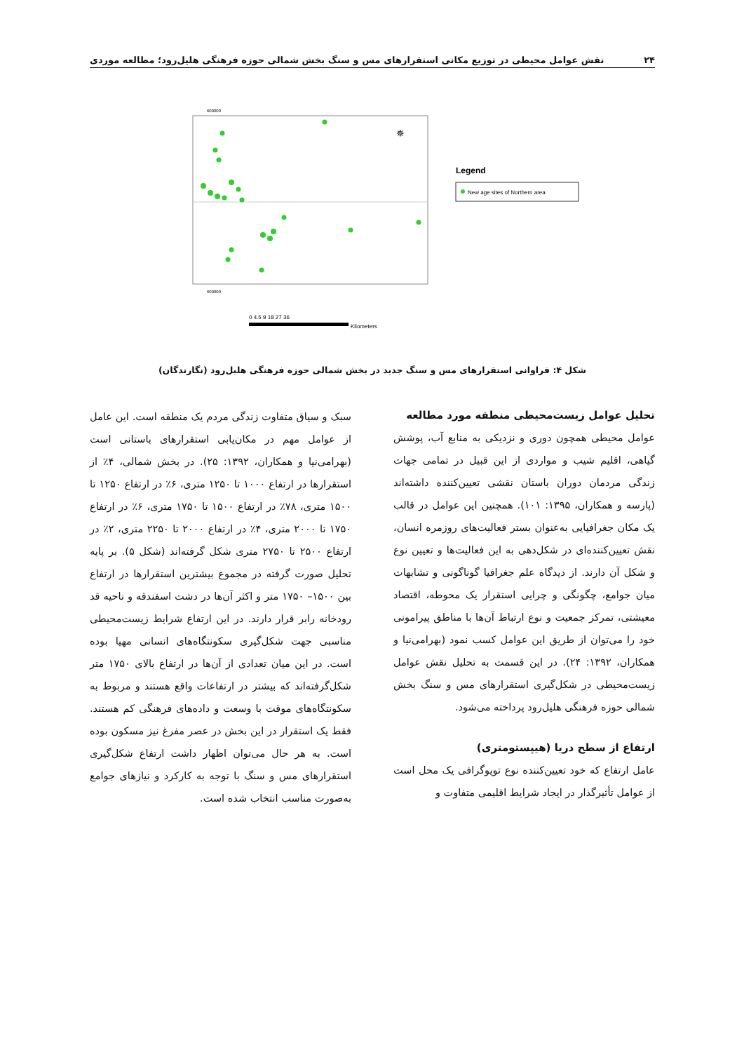۲۴ نقش عوامل محیطی در توزیع مکانی استقرارهای مس و سنگ بخش شمالی حوزه فرهنگی هلیل‌رود؛ مطالعه موردی
600000
600000
✵
Legend
New age sites of Northern area
0 4.5 9 18 27 36
Kilometers
شکل ۴: فراوانی استقرارهای مس و سنگ جدید در بخش شمالی حوزه فرهنگی هلیل‌رود (نگارندگان)
تحلیل عوامل زیست‌محیطی منطقه مورد مطالعه
عوامل محیطی همچون دوری و نزدیکی به منابع آب، پوشش گیاهی، اقلیم شیب و مواردی از این قبیل در تمامی جهات زندگی مردمان دوران باستان نقشی تعیین‌کننده داشته‌اند (پارسه و همکاران، ۱۳۹۵: ۱۰۱). همچنین این عوامل در قالب یک مکان جغرافیایی به‌عنوان بستر فعالیت‌های روزمره انسان، نقش تعیین‌کننده‌ای در شکل‌دهی به این فعالیت‌ها و تعیین نوع و شکل آن دارند. از دیدگاه علم جغرافیا گوناگونی و تشابهات میان جوامع، چگونگی و چرایی استقرار یک محوطه، اقتصاد معیشتی، تمرکز جمعیت و نوع ارتباط آن‌ها با مناطق پیرامونی خود را می‌توان از طریق این عوامل کسب نمود (بهرامی‌نیا و همکاران، ۱۳۹۲: ۲۴). در این قسمت به تحلیل نقش عوامل زیست‌محیطی در شکل‌گیری استقرارهای مس و سنگ بخش شمالی حوزه فرهنگی هلیل‌رود پرداخته می‌شود.
ارتفاع از سطح دریا (هیپستومتری)
عامل ارتفاع که خود تعیین‌کننده نوع توپوگرافی یک محل است از عوامل تأثیرگذار در ایجاد شرایط اقلیمی متفاوت و
سبک و سیاق متفاوت زندگی مردم یک منطقه است. این عامل از عوامل مهم در مکان‌یابی استقرارهای باستانی است (بهرامی‌نیا و همکاران، ۱۳۹۲: ۲۵). در بخش شمالی، ۴٪ از استقرارها در ارتفاع ۱۰۰۰ تا ۱۲۵۰ متری، ۶٪ در ارتفاع ۱۲۵۰ تا ۱۵۰۰ متری، ۷۸٪ در ارتفاع ۱۵۰۰ تا ۱۷۵۰ متری، ۶٪ در ارتفاع ۱۷۵۰ تا ۲۰۰۰ متری، ۴٪ در ارتفاع ۲۰۰۰ تا ۲۲۵۰ متری، ۲٪ در ارتفاع ۲۵۰۰ تا ۲۷۵۰ متری شکل گرفته‌اند (شکل ۵). بر پایه تحلیل صورت گرفته در مجموع بیشترین استقرارها در ارتفاع بین ۱۵۰۰– ۱۷۵۰ متر و اکثر آن‌ها در دشت اسفندقه و ناحیه قد رودخانه رابر قرار دارند. در این ارتفاع شرایط زیست‌محیطی مناسبی جهت شکل‌گیری سکونتگاه‌های انسانی مهیا بوده است. در این میان تعدادی از آن‌ها در ارتفاع بالای ۱۷۵۰ متر شکل‌گرفته‌اند که بیشتر در ارتفاعات واقع هستند و مربوط به سکونتگاه‌های موقت با وسعت و داده‌های فرهنگی کم هستند. فقط یک استقرار در این بخش در عصر مفرغ نیز مسکون بوده است. به هر حال می‌توان اظهار داشت ارتفاع شکل‌گیری استقرارهای مس و سنگ با توجه به کارکرد و نیازهای جوامع به‌صورت مناسب انتخاب شده است.